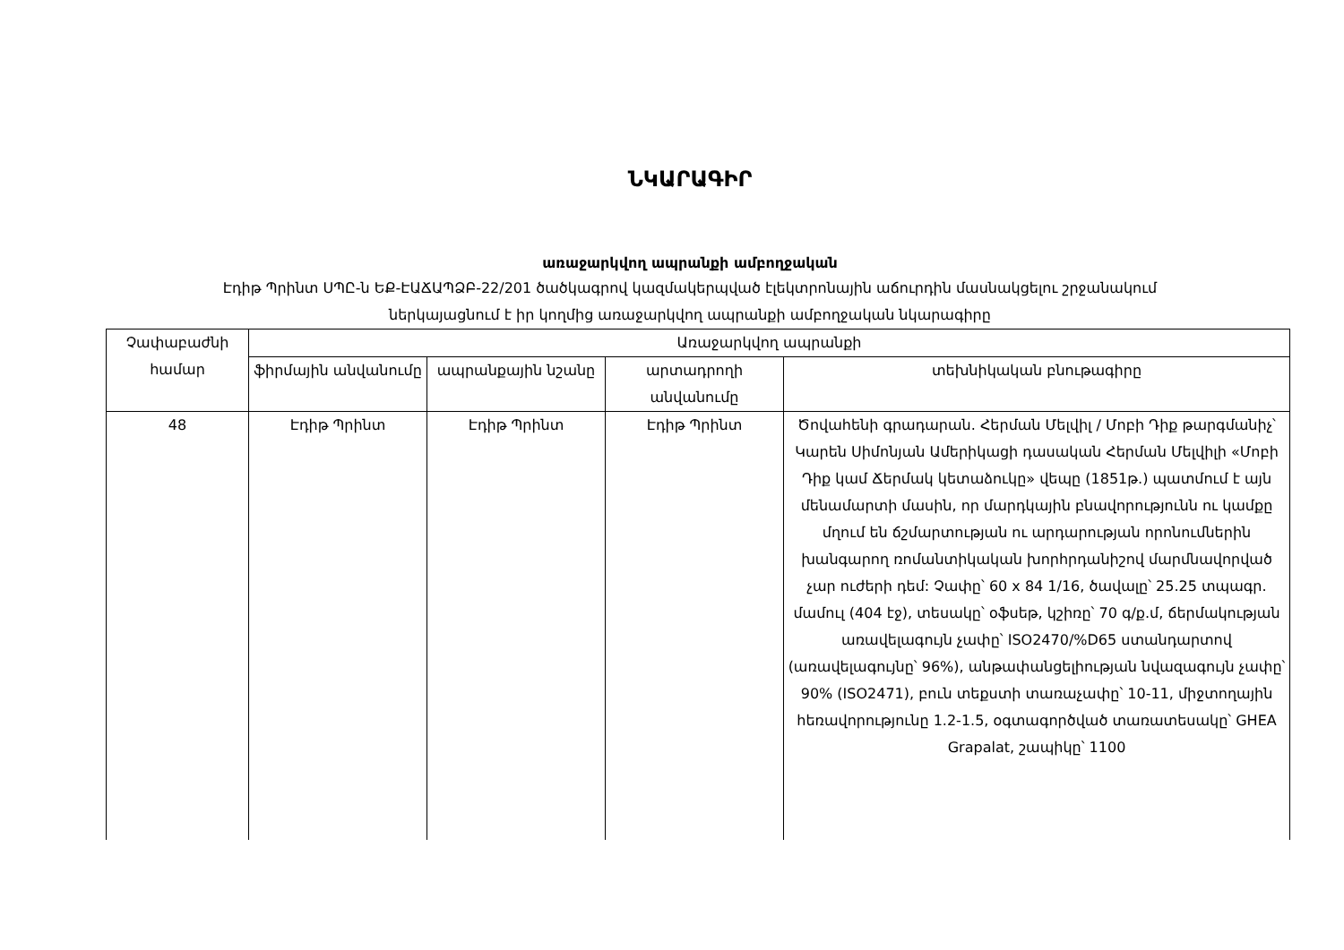ՆԿԱՐԱԳԻՐ
առաջարկվող ապրանքի ամբողջական
Էդիթ Պրինտ ՍՊԸ-ն ԵՔ-ԷԱՃԱՊՁԲ-22/201 ծածկագրով կազմակերպված էլեկտրոնային աճուրդին մասնակցելու շրջանակում
ներկայացնում է իր կողմից առաջարկվող ապրանքի ամբողջական նկարագիրը
| Չափաբաժնի համար | Առաջարկվող ապրանքի | | | |
| --- | --- | --- | --- | --- |
| | ֆիրմային անվանումը | ապրանքային նշանը | արտադրողի անվանումը | տեխնիկական բնութագիրը |
| 48 | Էդիթ Պրինտ | Էդիթ Պրինտ | Էդիթ Պրինտ | Ծովահենի գրադարան. Հերման Մելվիլ / Մոբի Դիք թարգմանիչ՝ Կարեն Սիմոնյան Ամերիկացի դասական Հերման Մելվիլի «Մոբի Դիք կամ Ճերմակ կետաձուկը» վեպը (1851թ.) պատմում է այն մենամարտի մասին, որ մարդկային բնավորությունն ու կամքը մղում են ճշմարտության ու արդարության որոնումներին խանգարող ռոմանտիկական խորհրդանիշով մարմնավորված չար ուժերի դեմ: Չափը՝ 60 x 84 1/16, ծավալը՝ 25.25 տպագր. մամուլ (404 էջ), տեսակը՝ օֆսեթ, կշիռը՝ 70 գ/ք.մ, ճերմակության առավելագույն չափը՝ ISO2470/%D65 ստանդարտով (առավելագույնը՝ 96%), անթափանցելիության նվազագույն չափը՝ 90% (ISO2471), բուն տեքստի տառաչափը՝ 10-11, միջտողային հեռավորությունը 1.2-1.5, օգտագործված տառատեսակը՝ GHEA Grapalat, շապիկը՝ 1100 |